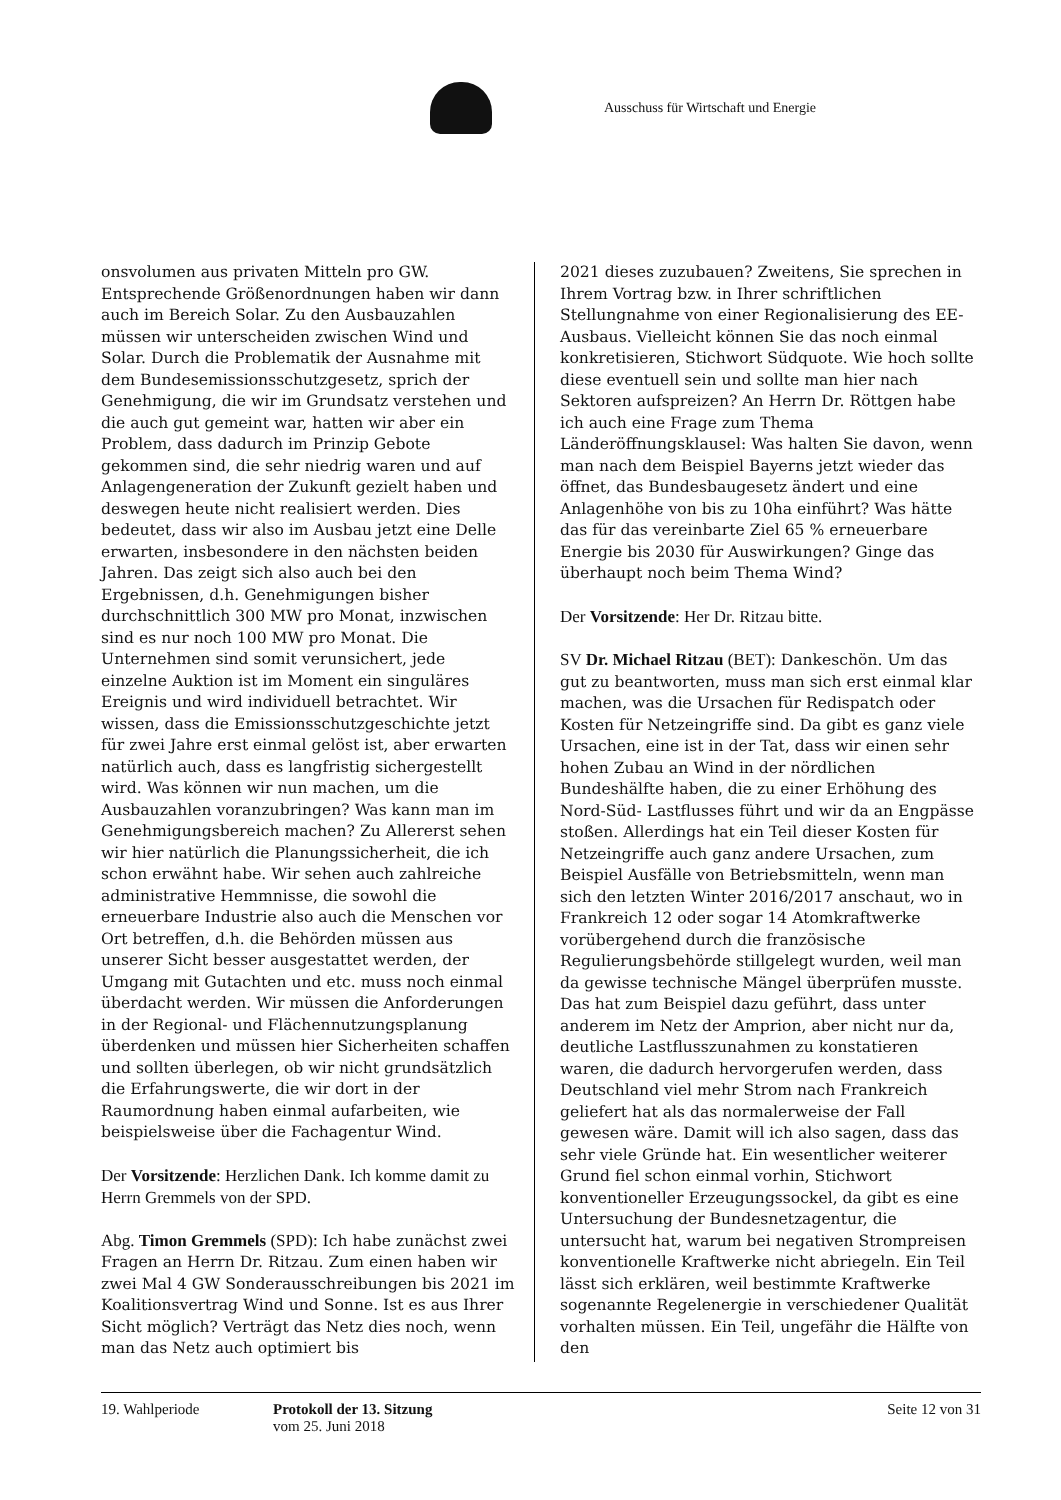Ausschuss für Wirtschaft und Energie
onsvolumen aus privaten Mitteln pro GW. Entsprechende Größenordnungen haben wir dann auch im Bereich Solar. Zu den Ausbauzahlen müssen wir unterscheiden zwischen Wind und Solar. Durch die Problematik der Ausnahme mit dem Bundesemissionsschutzgesetz, sprich der Genehmigung, die wir im Grundsatz verstehen und die auch gut gemeint war, hatten wir aber ein Problem, dass dadurch im Prinzip Gebote gekommen sind, die sehr niedrig waren und auf Anlagengeneration der Zukunft gezielt haben und deswegen heute nicht realisiert werden. Dies bedeutet, dass wir also im Ausbau jetzt eine Delle erwarten, insbesondere in den nächsten beiden Jahren. Das zeigt sich also auch bei den Ergebnissen, d.h. Genehmigungen bisher durchschnittlich 300 MW pro Monat, inzwischen sind es nur noch 100 MW pro Monat. Die Unternehmen sind somit verunsichert, jede einzelne Auktion ist im Moment ein singuläres Ereignis und wird individuell betrachtet. Wir wissen, dass die Emissionsschutzgeschichte jetzt für zwei Jahre erst einmal gelöst ist, aber erwarten natürlich auch, dass es langfristig sichergestellt wird. Was können wir nun machen, um die Ausbauzahlen voranzubringen? Was kann man im Genehmigungsbereich machen? Zu Allererst sehen wir hier natürlich die Planungssicherheit, die ich schon erwähnt habe. Wir sehen auch zahlreiche administrative Hemmnisse, die sowohl die erneuerbare Industrie also auch die Menschen vor Ort betreffen, d.h. die Behörden müssen aus unserer Sicht besser ausgestattet werden, der Umgang mit Gutachten und etc. muss noch einmal überdacht werden. Wir müssen die Anforderungen in der Regional- und Flächennutzungsplanung überdenken und müssen hier Sicherheiten schaffen und sollten überlegen, ob wir nicht grundsätzlich die Erfahrungswerte, die wir dort in der Raumordnung haben einmal aufarbeiten, wie beispielsweise über die Fachagentur Wind.
Der Vorsitzende: Herzlichen Dank. Ich komme damit zu Herrn Gremmels von der SPD.
Abg. Timon Gremmels (SPD): Ich habe zunächst zwei Fragen an Herrn Dr. Ritzau. Zum einen haben wir zwei Mal 4 GW Sonderausschreibungen bis 2021 im Koalitionsvertrag Wind und Sonne. Ist es aus Ihrer Sicht möglich? Verträgt das Netz dies noch, wenn man das Netz auch optimiert bis
2021 dieses zuzubauen? Zweitens, Sie sprechen in Ihrem Vortrag bzw. in Ihrer schriftlichen Stellungnahme von einer Regionalisierung des EE-Ausbaus. Vielleicht können Sie das noch einmal konkretisieren, Stichwort Südquote. Wie hoch sollte diese eventuell sein und sollte man hier nach Sektoren aufspreizen? An Herrn Dr. Röttgen habe ich auch eine Frage zum Thema Länderöffnungsklausel: Was halten Sie davon, wenn man nach dem Beispiel Bayerns jetzt wieder das öffnet, das Bundesbaugesetz ändert und eine Anlagenhöhe von bis zu 10ha einführt? Was hätte das für das vereinbarte Ziel 65 % erneuerbare Energie bis 2030 für Auswirkungen? Ginge das überhaupt noch beim Thema Wind?
Der Vorsitzende: Her Dr. Ritzau bitte.
SV Dr. Michael Ritzau (BET): Dankeschön. Um das gut zu beantworten, muss man sich erst einmal klar machen, was die Ursachen für Redispatch oder Kosten für Netzeingriffe sind. Da gibt es ganz viele Ursachen, eine ist in der Tat, dass wir einen sehr hohen Zubau an Wind in der nördlichen Bundeshälfte haben, die zu einer Erhöhung des Nord-Süd- Lastflusses führt und wir da an Engpässe stoßen. Allerdings hat ein Teil dieser Kosten für Netzeingriffe auch ganz andere Ursachen, zum Beispiel Ausfälle von Betriebsmitteln, wenn man sich den letzten Winter 2016/2017 anschaut, wo in Frankreich 12 oder sogar 14 Atomkraftwerke vorübergehend durch die französische Regulierungsbehörde stillgelegt wurden, weil man da gewisse technische Mängel überprüfen musste. Das hat zum Beispiel dazu geführt, dass unter anderem im Netz der Amprion, aber nicht nur da, deutliche Lastflusszunahmen zu konstatieren waren, die dadurch hervorgerufen werden, dass Deutschland viel mehr Strom nach Frankreich geliefert hat als das normalerweise der Fall gewesen wäre. Damit will ich also sagen, dass das sehr viele Gründe hat. Ein wesentlicher weiterer Grund fiel schon einmal vorhin, Stichwort konventioneller Erzeugungssockel, da gibt es eine Untersuchung der Bundesnetzagentur, die untersucht hat, warum bei negativen Strompreisen konventionelle Kraftwerke nicht abriegeln. Ein Teil lässt sich erklären, weil bestimmte Kraftwerke sogenannte Regelenergie in verschiedener Qualität vorhalten müssen. Ein Teil, ungefähr die Hälfte von den
19. Wahlperiode Protokoll der 13. Sitzung
vom 25. Juni 2018
Seite 12 von 31